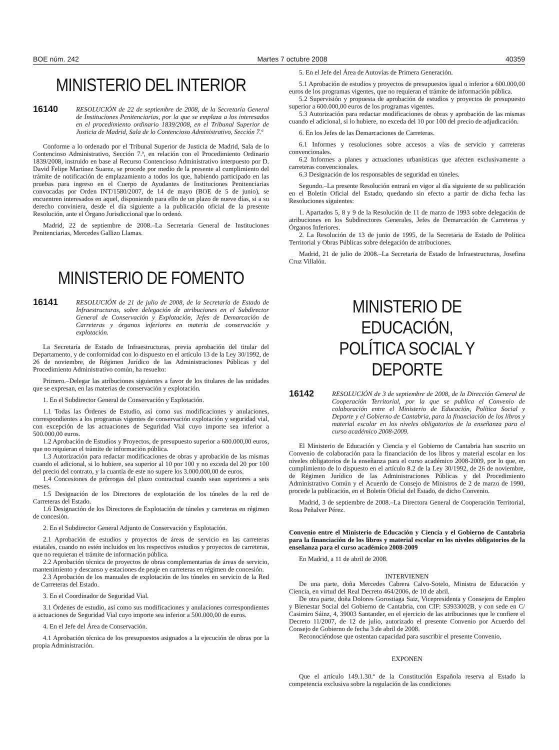BOE núm. 242 Martes 7 octubre 2008 40359
MINISTERIO DEL INTERIOR
16140
RESOLUCIÓN de 22 de septiembre de 2008, de la Secretaría General de Instituciones Penitenciarias, por la que se emplaza a los interesados en el procedimiento ordinario 1839/2008, en el Tribunal Superior de Justicia de Madrid, Sala de lo Contencioso Administrativo, Sección 7.ª
Conforme a lo ordenado por el Tribunal Superior de Justicia de Madrid, Sala de lo Contencioso Administrativo, Sección 7.ª, en relación con el Procedimiento Ordinario 1839/2008, instruido en base al Recurso Contencioso Administrativo interpuesto por D. David Felipe Martínez Suarez, se procede por medio de la presente al cumplimiento del trámite de notificación de emplazamiento a todos los que, habiendo participado en las pruebas para ingreso en el Cuerpo de Ayudantes de Instituciones Penitenciarias convocadas por Orden INT/1580/2007, de 14 de mayo (BOE de 5 de junio), se encuentren interesados en aquel, disponiendo para ello de un plazo de nueve días, si a su derecho conviniera, desde el día siguiente a la publicación oficial de la presente Resolución, ante el Órgano Jurisdiccional que lo ordenó.
Madrid, 22 de septiembre de 2008.–La Secretaria General de Instituciones Penitenciarias, Mercedes Gallizo Llamas.
MINISTERIO DE FOMENTO
16141
RESOLUCIÓN de 21 de julio de 2008, de la Secretaría de Estado de Infraestructuras, sobre delegación de atribuciones en el Subdirector General de Conservación y Explotación, Jefes de Demarcación de Carreteras y órganos inferiores en materia de conservación y explotación.
La Secretaría de Estado de Infraestructuras, previa aprobación del titular del Departamento, y de conformidad con lo dispuesto en el artículo 13 de la Ley 30/1992, de 26 de noviembre, de Régimen Jurídico de las Administraciones Públicas y del Procedimiento Administrativo común, ha resuelto:
Primero.–Delegar las atribuciones siguientes a favor de los titulares de las unidades que se expresan, en las materias de conservación y explotación.
1. En el Subdirector General de Conservación y Explotación.
1.1 Todas las Órdenes de Estudio, así como sus modificaciones y anulaciones, correspondientes a los programas vigentes de conservación explotación y seguridad vial, con excepción de las actuaciones de Seguridad Vial cuyo importe sea inferior a 500.000,00 euros.
1.2 Aprobación de Estudios y Proyectos, de presupuesto superior a 600.000,00 euros, que no requieran el trámite de información pública.
1.3 Autorización para redactar modificaciones de obras y aprobación de las mismas cuando el adicional, si lo hubiere, sea superior al 10 por 100 y no exceda del 20 por 100 del precio del contrato, y la cuantía de este no supere los 3.000.000,00 de euros.
1.4 Concesiones de prórrogas del plazo contractual cuando sean superiores a seis meses.
1.5 Designación de los Directores de explotación de los túneles de la red de Carreteras del Estado.
1.6 Designación de los Directores de Explotación de túneles y carreteras en régimen de concesión.
2. En el Subdirector General Adjunto de Conservación y Explotación.
2.1 Aprobación de estudios y proyectos de áreas de servicio en las carreteras estatales, cuando no estén incluidos en los respectivos estudios y proyectos de carreteras, que no requieran el trámite de información pública.
2.2 Aprobación técnica de proyectos de obras complementarias de áreas de servicio, mantenimiento y descanso y estaciones de peaje en carreteras en régimen de concesión.
2.3 Aprobación de los manuales de explotación de los túneles en servicio de la Red de Carreteras del Estado.
3. En el Coordinador de Seguridad Vial.
3.1 Órdenes de estudio, así como sus modificaciones y anulaciones correspondientes a actuaciones de Seguridad Vial cuyo importe sea inferior a 500.000,00 de euros.
4. En el Jefe del Área de Conservación.
4.1 Aprobación técnica de los presupuestos asignados a la ejecución de obras por la propia Administración.
5. En el Jefe del Área de Autovías de Primera Generación.
5.1 Aprobación de estudios y proyectos de presupuestos igual o inferior a 600.000,00 euros de los programas vigentes, que no requieran el trámite de información pública.
5.2 Supervisión y propuesta de aprobación de estudios y proyectos de presupuesto superior a 600.000,00 euros de los programas vigentes.
5.3 Autorización para redactar modificaciones de obras y aprobación de las mismas cuando el adicional, si lo hubiere, no exceda del 10 por 100 del precio de adjudicación.
6. En los Jefes de las Demarcaciones de Carreteras.
6.1 Informes y resoluciones sobre accesos a vías de servicio y carreteras convencionales.
6.2 Informes a planes y actuaciones urbanísticas que afecten exclusivamente a carreteras convencionales.
6.3 Designación de los responsables de seguridad en túneles.
Segundo.–La presente Resolución entrará en vigor al día siguiente de su publicación en el Boletín Oficial del Estado, quedando sin efecto a partir de dicha fecha las Resoluciones siguientes:
1. Apartados 5, 8 y 9 de la Resolución de 11 de marzo de 1993 sobre delegación de atribuciones en los Subdirectores Generales, Jefes de Demarcación de Carreteras y Órganos Inferiores.
2. La Resolución de 13 de junio de 1995, de la Secretaria de Estado de Política Territorial y Obras Públicas sobre delegación de atribuciones.
Madrid, 21 de julio de 2008.–La Secretaria de Estado de Infraestructuras, Josefina Cruz Villalón.
MINISTERIO DE EDUCACIÓN,
POLÍTICA SOCIAL Y DEPORTE
16142
RESOLUCIÓN de 3 de septiembre de 2008, de la Dirección General de Cooperación Territorial, por la que se publica el Convenio de colaboración entre el Ministerio de Educación, Política Social y Deporte y el Gobierno de Cantabria, para la financiación de los libros y material escolar en los niveles obligatorios de la enseñanza para el curso académico 2008-2009.
El Ministerio de Educación y Ciencia y el Gobierno de Cantabria han suscrito un Convenio de colaboración para la financiación de los libros y material escolar en los niveles obligatorios de la enseñanza para el curso académico 2008-2009, por lo que, en cumplimiento de lo dispuesto en el artículo 8.2 de la Ley 30/1992, de 26 de noviembre, de Régimen Jurídico de las Administraciones Públicas y del Procedimiento Administrativo Común y el Acuerdo de Consejo de Ministros de 2 de marzo de 1990, procede la publicación, en el Boletín Oficial del Estado, de dicho Convenio.
Madrid, 3 de septiembre de 2008.–La Directora General de Cooperación Territorial, Rosa Peñalver Pérez.
Convenio entre el Ministerio de Educación y Ciencia y el Gobierno de Cantabria para la financiación de los libros y material escolar en los niveles obligatorios de la enseñanza para el curso académico 2008-2009
En Madrid, a 11 de abril de 2008.
INTERVIENEN
De una parte, doña Mercedes Cabrera Calvo-Sotelo, Ministra de Educación y Ciencia, en virtud del Real Decreto 464/2006, de 10 de abril.
De otra parte, doña Dolores Gorostiaga Saiz, Vicepresidenta y Consejera de Empleo y Bienestar Social del Gobierno de Cantabria, con CIF: S3933002B, y con sede en C/ Casimiro Sáinz, 4, 39003 Santander, en el ejercicio de las atribuciones que le confiere el Decreto 11/2007, de 12 de julio, autorizado el presente Convenio por Acuerdo del Consejo de Gobierno de fecha 3 de abril de 2008.
Reconociéndose que ostentan capacidad para suscribir el presente Convenio,
EXPONEN
Que el artículo 149.1.30.ª de la Constitución Española reserva al Estado la competencia exclusiva sobre la regulación de las condiciones